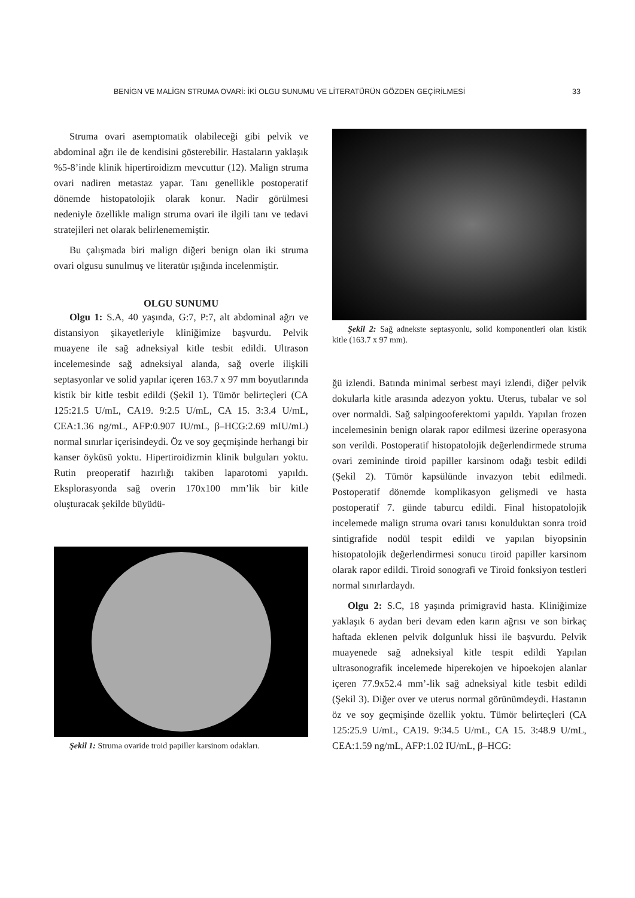BENİGN VE MALİGN STRUMA OVARİ: İKİ OLGU SUNUMU VE LİTERATÜRÜN GÖZDEN GEÇİRİLMESİ 33
Struma ovari asemptomatik olabileceği gibi pelvik ve abdominal ağrı ile de kendisini gösterebilir. Hastaların yaklaşık %5-8’inde klinik hipertiroidizm mevcuttur (12). Malign struma ovari nadiren metastaz yapar. Tanı genellikle postoperatif dönemde histopatolojik olarak konur. Nadir görülmesi nedeniyle özellikle malign struma ovari ile ilgili tanı ve tedavi stratejileri net olarak belirlenememiştir.
Bu çalışmada biri malign diğeri benign olan iki struma ovari olgusu sunulmuş ve literatür ışığında incelenmiştir.
OLGU SUNUMU
Olgu 1: S.A, 40 yaşında, G:7, P:7, alt abdominal ağrı ve distansiyon şikayetleriyle kliniğimize başvurdu. Pelvik muayene ile sağ adneksiyal kitle tesbit edildi. Ultrason incelemesinde sağ adneksiyal alanda, sağ overle ilişkili septasyonlar ve solid yapılar içeren 163.7 x 97 mm boyutlarında kistik bir kitle tesbit edildi (Şekil 1). Tümör belirteçleri (CA 125:21.5 U/mL, CA19. 9:2.5 U/mL, CA 15. 3:3.4 U/mL, CEA:1.36 ng/mL, AFP:0.907 IU/mL, β–HCG:2.69 mIU/mL) normal sınırlar içerisindeydi. Öz ve soy geçmişinde herhangi bir kanser öyküsü yoktu. Hipertiroidizmin klinik bulguları yoktu. Rutin preoperatif hazırlığı takiben laparotomi yapıldı. Eksplorasyonda sağ overin 170x100 mm’lik bir kitle oluşturacak şekilde büyüdü-
Şekil 1: Struma ovaride troid papiller karsinom odakları.
Şekil 2: Sağ adnekste septasyonlu, solid komponentleri olan kistik kitle (163.7 x 97 mm).
ğü izlendi. Batında minimal serbest mayi izlendi, diğer pelvik dokularla kitle arasında adezyon yoktu. Uterus, tubalar ve sol over normaldi. Sağ salpingooferektomi yapıldı. Yapılan frozen incelemesinin benign olarak rapor edilmesi üzerine operasyona son verildi. Postoperatif histopatolojik değerlendirmede struma ovari zemininde tiroid papiller karsinom odağı tesbit edildi (Şekil 2). Tümör kapsülünde invazyon tebit edilmedi. Postoperatif dönemde komplikasyon gelişmedi ve hasta postoperatif 7. günde taburcu edildi. Final histopatolojik incelemede malign struma ovari tanısı konulduktan sonra troid sintigrafide nodül tespit edildi ve yapılan biyopsinin histopatolojik değerlendirmesi sonucu tiroid papiller karsinom olarak rapor edildi. Tiroid sonografi ve Tiroid fonksiyon testleri normal sınırlardaydı.
Olgu 2: S.C, 18 yaşında primigravid hasta. Kliniğimize yaklaşık 6 aydan beri devam eden karın ağrısı ve son birkaç haftada eklenen pelvik dolgunluk hissi ile başvurdu. Pelvik muayenede sağ adneksiyal kitle tespit edildi Yapılan ultrasonografik incelemede hiperekojen ve hipoekojen alanlar içeren 77.9x52.4 mm’-lik sağ adneksiyal kitle tesbit edildi (Şekil 3). Diğer over ve uterus normal görünümdeydi. Hastanın öz ve soy geçmişinde özellik yoktu. Tümör belirteçleri (CA 125:25.9 U/mL, CA19. 9:34.5 U/mL, CA 15. 3:48.9 U/mL, CEA:1.59 ng/mL, AFP:1.02 IU/mL, β–HCG: